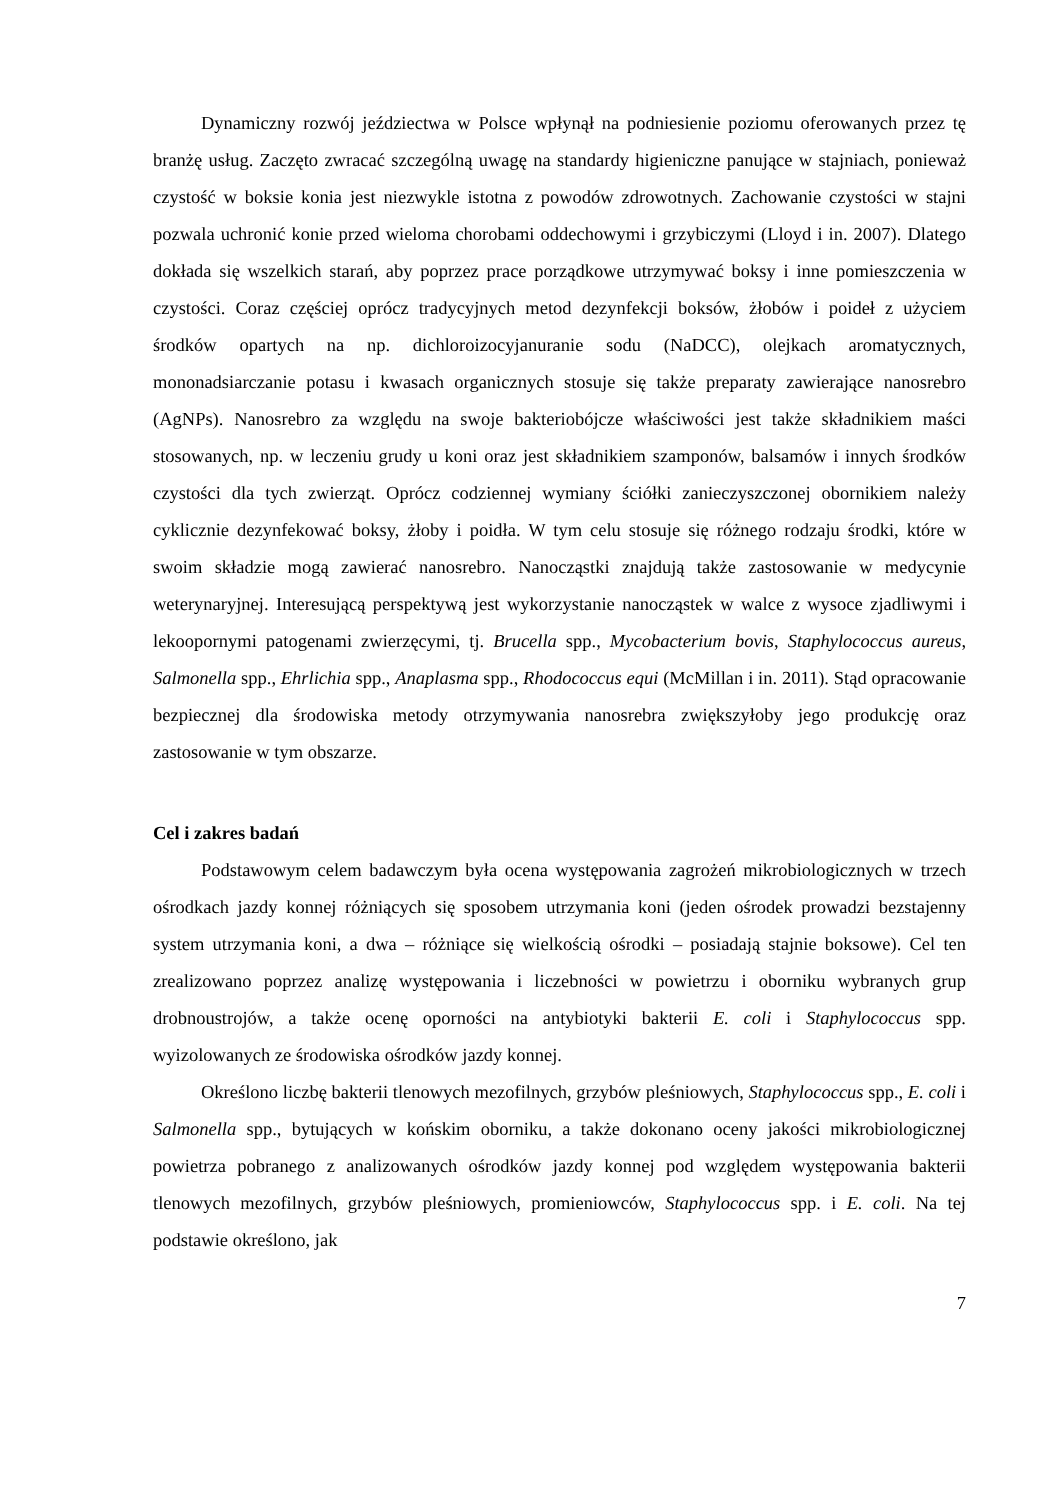Dynamiczny rozwój jeździectwa w Polsce wpłynął na podniesienie poziomu oferowanych przez tę branżę usług. Zaczęto zwracać szczególną uwagę na standardy higieniczne panujące w stajniach, ponieważ czystość w boksie konia jest niezwykle istotna z powodów zdrowotnych. Zachowanie czystości w stajni pozwala uchronić konie przed wieloma chorobami oddechowymi i grzybiczymi (Lloyd i in. 2007). Dlatego dokłada się wszelkich starań, aby poprzez prace porządkowe utrzymywać boksy i inne pomieszczenia w czystości. Coraz częściej oprócz tradycyjnych metod dezynfekcji boksów, żłobów i poideł z użyciem środków opartych na np. dichloroizocyjanuranie sodu (NaDCC), olejkach aromatycznych, mononadsiarczanie potasu i kwasach organicznych stosuje się także preparaty zawierające nanosrebro (AgNPs). Nanosrebro za względu na swoje bakteriobójcze właściwości jest także składnikiem maści stosowanych, np. w leczeniu grudy u koni oraz jest składnikiem szamponów, balsamów i innych środków czystości dla tych zwierząt. Oprócz codziennej wymiany ściółki zanieczyszczonej obornikiem należy cyklicznie dezynfekować boksy, żłoby i poidła. W tym celu stosuje się różnego rodzaju środki, które w swoim składzie mogą zawierać nanosrebro. Nanocząstki znajdują także zastosowanie w medycynie weterynaryjnej. Interesującą perspektywą jest wykorzystanie nanocząstek w walce z wysoce zjadliwymi i lekoopornymi patogenami zwierzęcymi, tj. Brucella spp., Mycobacterium bovis, Staphylococcus aureus, Salmonella spp., Ehrlichia spp., Anaplasma spp., Rhodococcus equi (McMillan i in. 2011). Stąd opracowanie bezpiecznej dla środowiska metody otrzymywania nanosrebra zwiększyłoby jego produkcję oraz zastosowanie w tym obszarze.
Cel i zakres badań
Podstawowym celem badawczym była ocena występowania zagrożeń mikrobiologicznych w trzech ośrodkach jazdy konnej różniących się sposobem utrzymania koni (jeden ośrodek prowadzi bezstajenny system utrzymania koni, a dwa – różniące się wielkością ośrodki – posiadają stajnie boksowe). Cel ten zrealizowano poprzez analizę występowania i liczebności w powietrzu i oborniku wybranych grup drobnoustrojów, a także ocenę oporności na antybiotyki bakterii E. coli i Staphylococcus spp. wyizolowanych ze środowiska ośrodków jazdy konnej.
Określono liczbę bakterii tlenowych mezofilnych, grzybów pleśniowych, Staphylococcus spp., E. coli i Salmonella spp., bytujących w końskim oborniku, a także dokonano oceny jakości mikrobiologicznej powietrza pobranego z analizowanych ośrodków jazdy konnej pod względem występowania bakterii tlenowych mezofilnych, grzybów pleśniowych, promieniowców, Staphylococcus spp. i E. coli. Na tej podstawie określono, jak
7